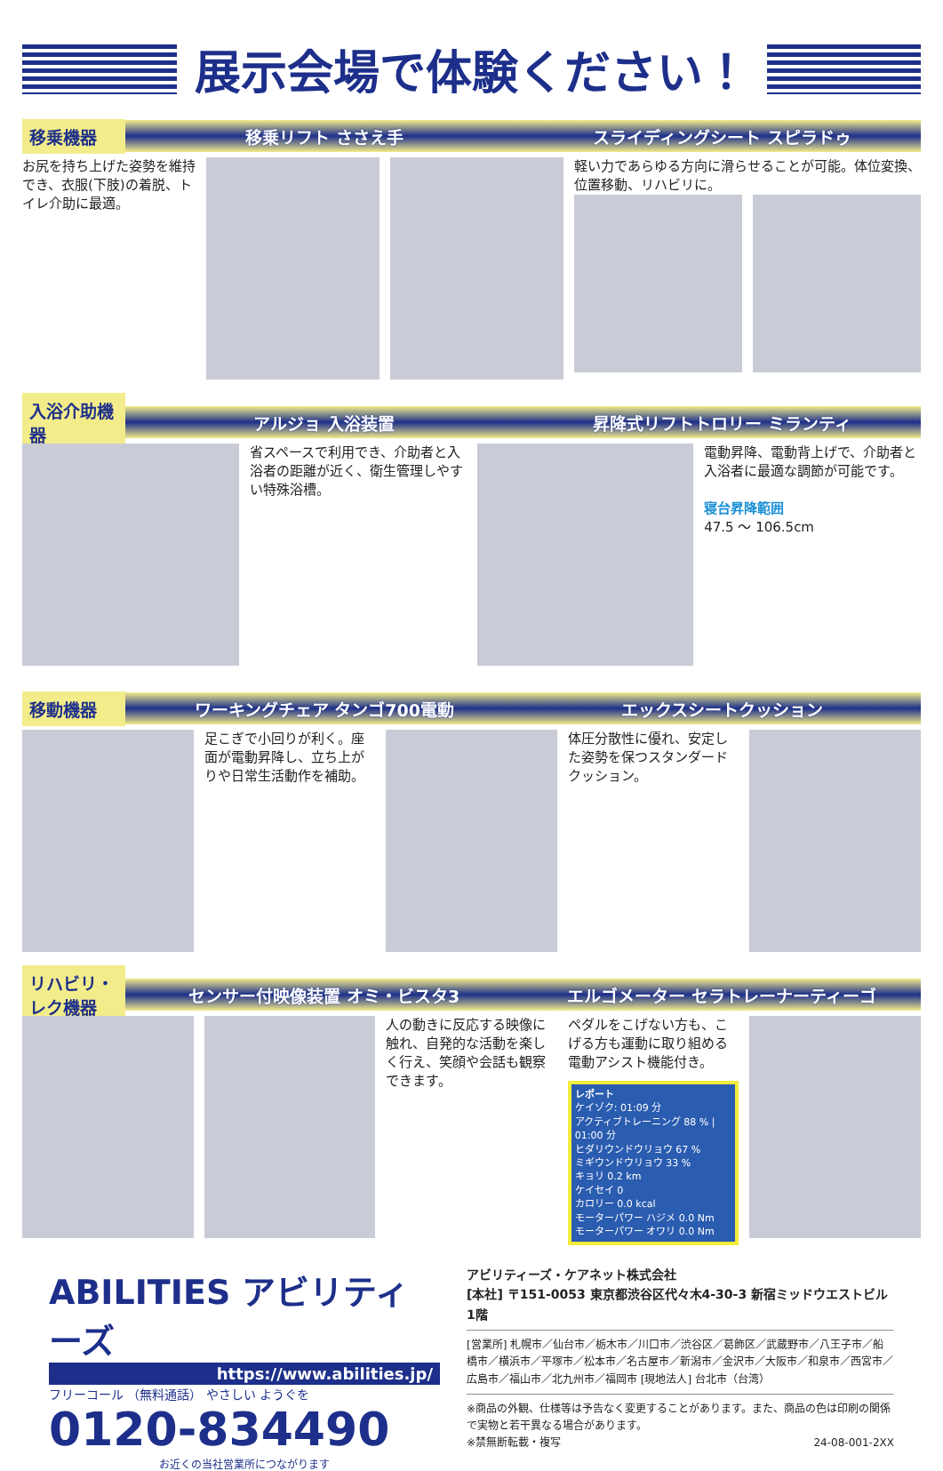展示会場で体験ください！
移乗機器
移乗リフト ささえ手 スライディングシート スピラドゥ
お尻を持ち上げた姿勢を維持でき、衣服(下肢)の着脱、トイレ介助に最適。
軽い力であらゆる方向に滑らせることが可能。体位変換、位置移動、リハビリに。
入浴介助機器
アルジョ 入浴装置 昇降式リフトトロリー ミランティ
省スペースで利用でき、介助者と入浴者の距離が近く、衛生管理しやすい特殊浴槽。
電動昇降、電動背上げで、介助者と入浴者に最適な調節が可能です。
寝台昇降範囲
47.5 ～ 106.5cm
移動機器
ワーキングチェア タンゴ700電動 エックスシートクッション
足こぎで小回りが利く。座面が電動昇降し、立ち上がりや日常生活動作を補助。
体圧分散性に優れ、安定した姿勢を保つスタンダードクッション。
リハビリ・レク機器
センサー付映像装置 オミ・ビスタ3 エルゴメーター セラトレーナーティーゴ
人の動きに反応する映像に触れ、自発的な活動を楽しく行え、笑顔や会話も観察できます。
ペダルをこげない方も、こげる方も運動に取り組める電動アシスト機能付き。
レポート
ケイゾク: 01:09 分
アクティブトレーニング 88 % | 01:00 分
ヒダリウンドウリョウ 67 %
ミギウンドウリョウ 33 %
キョリ 0.2 km
ケイセイ 0
カロリー 0.0 kcal
モーターパワー ハジメ 0.0 Nm
モーターパワー オワリ 0.0 Nm
ABILITIES アビリティーズ
https://www.abilities.jp/
フリーコール （無料通話） やさしい ようぐを
0120-834490
お近くの当社営業所につながります
アビリティーズ・ケアネット株式会社
[本社] 〒151-0053 東京都渋谷区代々木4-30-3 新宿ミッドウエストビル1階
[営業所] 札幌市／仙台市／栃木市／川口市／渋谷区／葛飾区／武蔵野市／八王子市／船橋市／横浜市／平塚市／松本市／名古屋市／新潟市／金沢市／大阪市／和泉市／西宮市／広島市／福山市／北九州市／福岡市 [現地法人] 台北市（台湾）
※商品の外観、仕様等は予告なく変更することがあります。また、商品の色は印刷の関係で実物と若干異なる場合があります。
※禁無断転載・複写 24-08-001-2XX